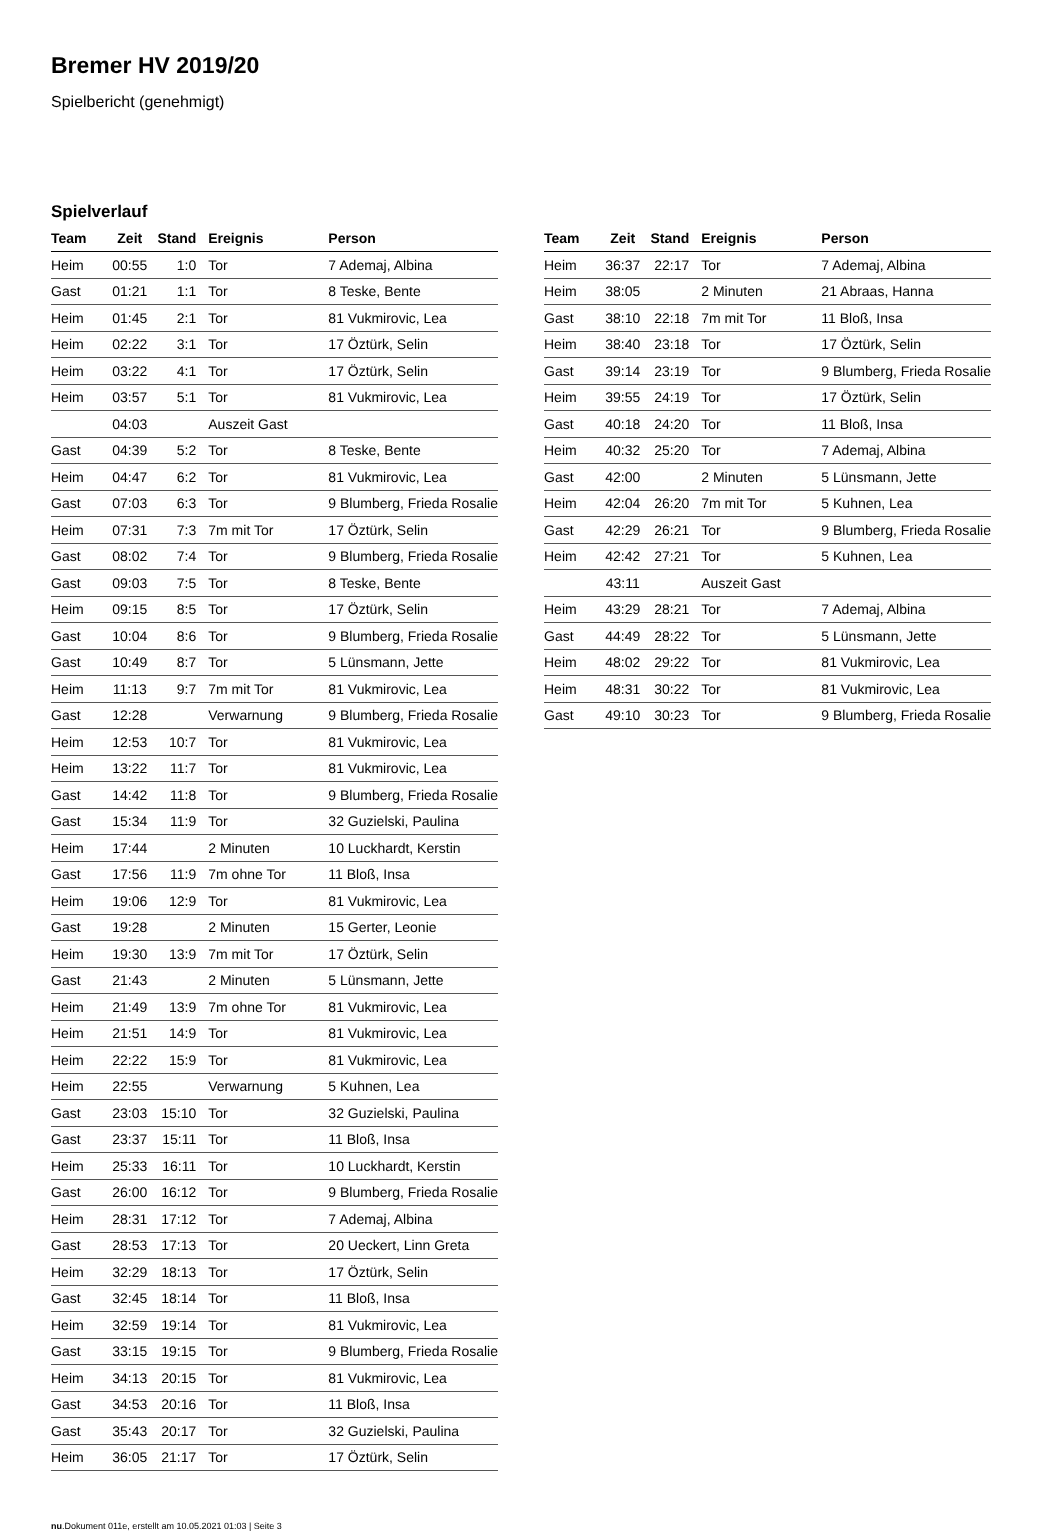Bremer HV 2019/20
Spielbericht (genehmigt)
Spielverlauf
| Team | Zeit | Stand | Ereignis | Person |
| --- | --- | --- | --- | --- |
| Heim | 00:55 | 1:0 | Tor | 7 Ademaj, Albina |
| Gast | 01:21 | 1:1 | Tor | 8 Teske, Bente |
| Heim | 01:45 | 2:1 | Tor | 81 Vukmirovic, Lea |
| Heim | 02:22 | 3:1 | Tor | 17 Öztürk, Selin |
| Heim | 03:22 | 4:1 | Tor | 17 Öztürk, Selin |
| Heim | 03:57 | 5:1 | Tor | 81 Vukmirovic, Lea |
| | 04:03 | | Auszeit Gast | |
| Gast | 04:39 | 5:2 | Tor | 8 Teske, Bente |
| Heim | 04:47 | 6:2 | Tor | 81 Vukmirovic, Lea |
| Gast | 07:03 | 6:3 | Tor | 9 Blumberg, Frieda Rosalie |
| Heim | 07:31 | 7:3 | 7m mit Tor | 17 Öztürk, Selin |
| Gast | 08:02 | 7:4 | Tor | 9 Blumberg, Frieda Rosalie |
| Gast | 09:03 | 7:5 | Tor | 8 Teske, Bente |
| Heim | 09:15 | 8:5 | Tor | 17 Öztürk, Selin |
| Gast | 10:04 | 8:6 | Tor | 9 Blumberg, Frieda Rosalie |
| Gast | 10:49 | 8:7 | Tor | 5 Lünsmann, Jette |
| Heim | 11:13 | 9:7 | 7m mit Tor | 81 Vukmirovic, Lea |
| Gast | 12:28 | | Verwarnung | 9 Blumberg, Frieda Rosalie |
| Heim | 12:53 | 10:7 | Tor | 81 Vukmirovic, Lea |
| Heim | 13:22 | 11:7 | Tor | 81 Vukmirovic, Lea |
| Gast | 14:42 | 11:8 | Tor | 9 Blumberg, Frieda Rosalie |
| Gast | 15:34 | 11:9 | Tor | 32 Guzielski, Paulina |
| Heim | 17:44 | | 2 Minuten | 10 Luckhardt, Kerstin |
| Gast | 17:56 | 11:9 | 7m ohne Tor | 11 Bloß, Insa |
| Heim | 19:06 | 12:9 | Tor | 81 Vukmirovic, Lea |
| Gast | 19:28 | | 2 Minuten | 15 Gerter, Leonie |
| Heim | 19:30 | 13:9 | 7m mit Tor | 17 Öztürk, Selin |
| Gast | 21:43 | | 2 Minuten | 5 Lünsmann, Jette |
| Heim | 21:49 | 13:9 | 7m ohne Tor | 81 Vukmirovic, Lea |
| Heim | 21:51 | 14:9 | Tor | 81 Vukmirovic, Lea |
| Heim | 22:22 | 15:9 | Tor | 81 Vukmirovic, Lea |
| Heim | 22:55 | | Verwarnung | 5 Kuhnen, Lea |
| Gast | 23:03 | 15:10 | Tor | 32 Guzielski, Paulina |
| Gast | 23:37 | 15:11 | Tor | 11 Bloß, Insa |
| Heim | 25:33 | 16:11 | Tor | 10 Luckhardt, Kerstin |
| Gast | 26:00 | 16:12 | Tor | 9 Blumberg, Frieda Rosalie |
| Heim | 28:31 | 17:12 | Tor | 7 Ademaj, Albina |
| Gast | 28:53 | 17:13 | Tor | 20 Ueckert, Linn Greta |
| Heim | 32:29 | 18:13 | Tor | 17 Öztürk, Selin |
| Gast | 32:45 | 18:14 | Tor | 11 Bloß, Insa |
| Heim | 32:59 | 19:14 | Tor | 81 Vukmirovic, Lea |
| Gast | 33:15 | 19:15 | Tor | 9 Blumberg, Frieda Rosalie |
| Heim | 34:13 | 20:15 | Tor | 81 Vukmirovic, Lea |
| Gast | 34:53 | 20:16 | Tor | 11 Bloß, Insa |
| Gast | 35:43 | 20:17 | Tor | 32 Guzielski, Paulina |
| Heim | 36:05 | 21:17 | Tor | 17 Öztürk, Selin |
| Team | Zeit | Stand | Ereignis | Person |
| --- | --- | --- | --- | --- |
| Heim | 36:37 | 22:17 | Tor | 7 Ademaj, Albina |
| Heim | 38:05 | | 2 Minuten | 21 Abraas, Hanna |
| Gast | 38:10 | 22:18 | 7m mit Tor | 11 Bloß, Insa |
| Heim | 38:40 | 23:18 | Tor | 17 Öztürk, Selin |
| Gast | 39:14 | 23:19 | Tor | 9 Blumberg, Frieda Rosalie |
| Heim | 39:55 | 24:19 | Tor | 17 Öztürk, Selin |
| Gast | 40:18 | 24:20 | Tor | 11 Bloß, Insa |
| Heim | 40:32 | 25:20 | Tor | 7 Ademaj, Albina |
| Gast | 42:00 | | 2 Minuten | 5 Lünsmann, Jette |
| Heim | 42:04 | 26:20 | 7m mit Tor | 5 Kuhnen, Lea |
| Gast | 42:29 | 26:21 | Tor | 9 Blumberg, Frieda Rosalie |
| Heim | 42:42 | 27:21 | Tor | 5 Kuhnen, Lea |
| | 43:11 | | Auszeit Gast | |
| Heim | 43:29 | 28:21 | Tor | 7 Ademaj, Albina |
| Gast | 44:49 | 28:22 | Tor | 5 Lünsmann, Jette |
| Heim | 48:02 | 29:22 | Tor | 81 Vukmirovic, Lea |
| Heim | 48:31 | 30:22 | Tor | 81 Vukmirovic, Lea |
| Gast | 49:10 | 30:23 | Tor | 9 Blumberg, Frieda Rosalie |
nu.Dokument 011e, erstellt am 10.05.2021 01:03 | Seite 3